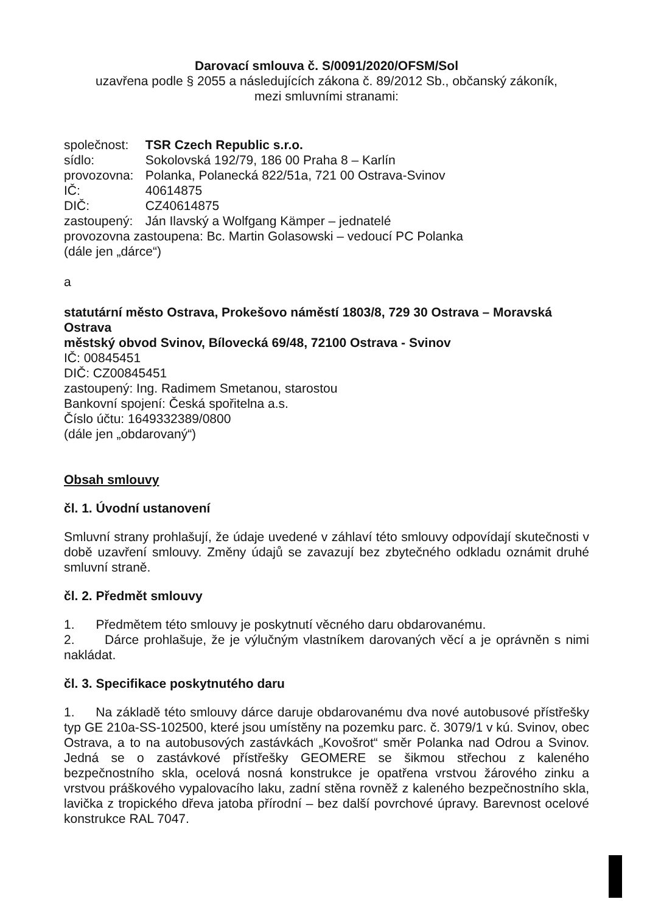Darovací smlouva č. S/0091/2020/OFSM/Sol
uzavřena podle § 2055 a následujících zákona č. 89/2012 Sb., občanský zákoník, mezi smluvními stranami:
společnost: TSR Czech Republic s.r.o.
sídlo: Sokolovská 192/79, 186 00 Praha 8 – Karlín
provozovna: Polanka, Polanecká 822/51a, 721 00 Ostrava-Svinov
IČ: 40614875
DIČ: CZ40614875
zastoupený: Ján Ilavský a Wolfgang Kämper – jednatelé
provozovna zastoupena: Bc. Martin Golasowski – vedoucí PC Polanka
(dále jen „dárce“)
a
statutární město Ostrava, Prokešovo náměstí 1803/8, 729 30 Ostrava – Moravská Ostrava
městský obvod Svinov, Bílovecká 69/48, 72100 Ostrava - Svinov
IČ: 00845451
DIČ: CZ00845451
zastoupený: Ing. Radimem Smetanou, starostou
Bankovní spojení: Česká spořitelna a.s.
Číslo účtu: 1649332389/0800
(dále jen „obdarovaný“)
Obsah smlouvy
čl. 1. Úvodní ustanovení
Smluvní strany prohlašují, že údaje uvedené v záhlaví této smlouvy odpovídají skutečnosti v době uzavření smlouvy. Změny údajů se zavazují bez zbytečného odkladu oznámit druhé smluvní straně.
čl. 2. Předmět smlouvy
1. Předmětem této smlouvy je poskytnutí věcného daru obdarovanému.
2. Dárce prohlašuje, že je výlučným vlastníkem darovaných věcí a je oprávněn s nimi nakládat.
čl. 3. Specifikace poskytnutého daru
1. Na základě této smlouvy dárce daruje obdarovanému dva nové autobusové přístřešky typ GE 210a-SS-102500, které jsou umístěny na pozemku parc. č. 3079/1 v kú. Svinov, obec Ostrava, a to na autobusových zastávkách „Kovošrot“ směr Polanka nad Odrou a Svinov. Jedná se o zastávkové přístřešky GEOMERE se šikmou střechou z kaleného bezpečnostního skla, ocelová nosná konstrukce je opatřena vrstvou žárového zinku a vrstvou práškového vypalovacího laku, zadní stěna rovněž z kaleného bezpečnostního skla, lavička z tropického dřeva jatoba přírodní – bez další povrchové úpravy. Barevnost ocelové konstrukce RAL 7047.